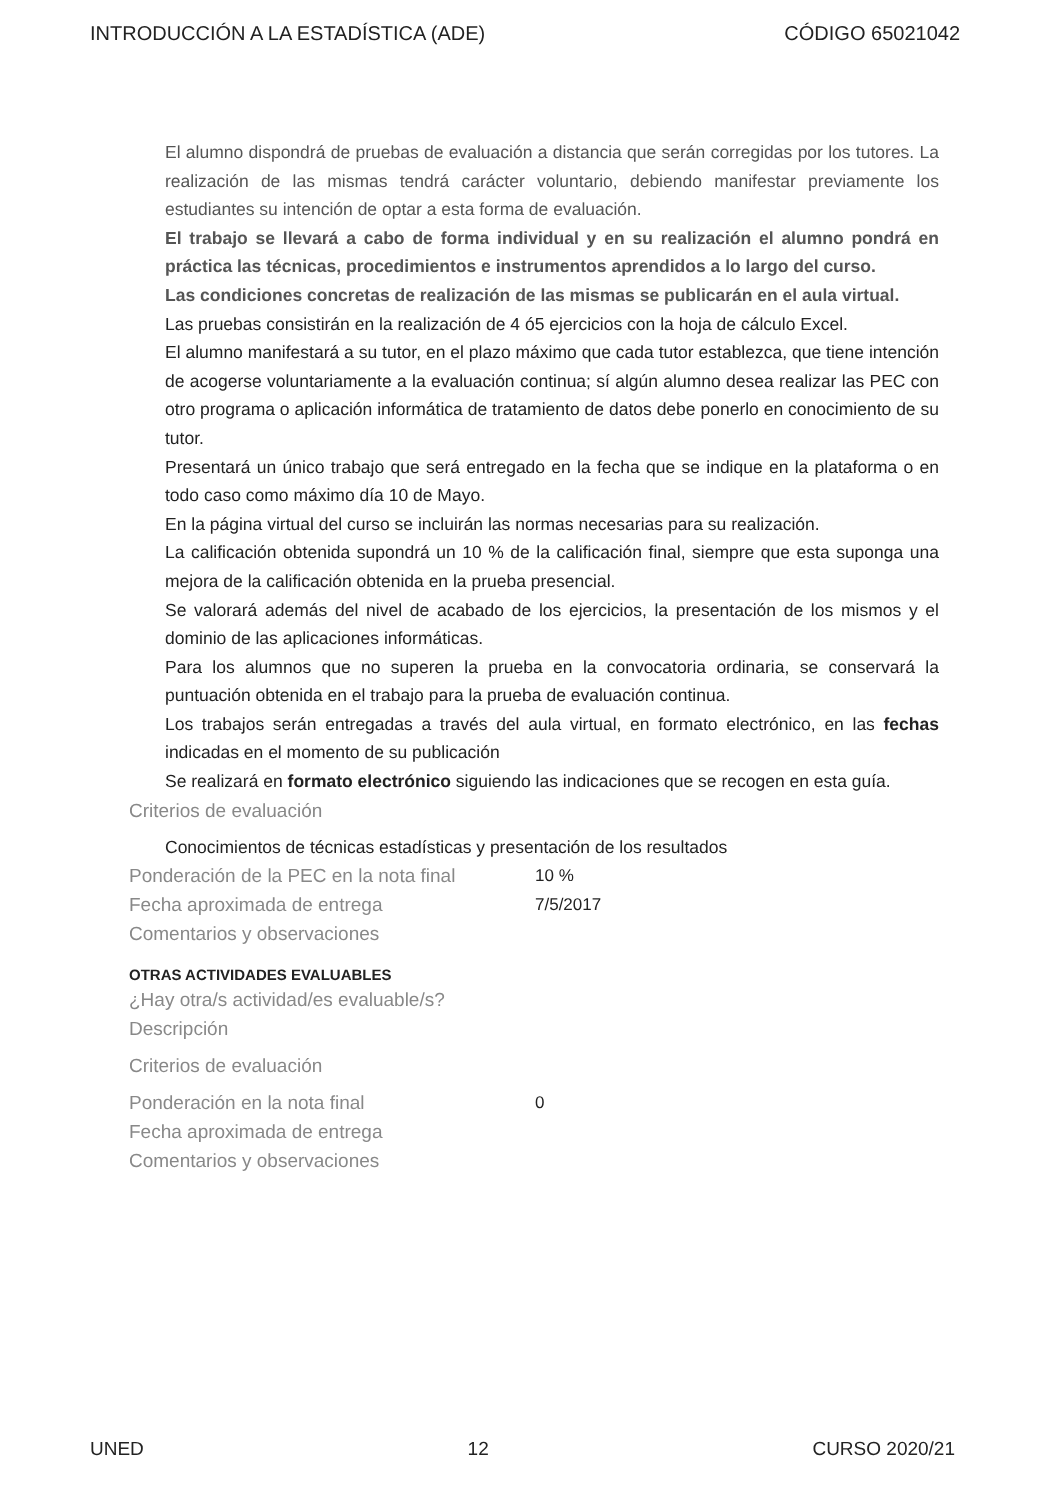INTRODUCCIÓN A LA ESTADÍSTICA (ADE) CÓDIGO 65021042
El alumno dispondrá de pruebas de evaluación a distancia que serán corregidas por los tutores. La realización de las mismas tendrá carácter voluntario, debiendo manifestar previamente los estudiantes su intención de optar a esta forma de evaluación.
El trabajo se llevará a cabo de forma individual y en su realización el alumno pondrá en práctica las técnicas, procedimientos e instrumentos aprendidos a lo largo del curso.
Las condiciones concretas de realización de las mismas se publicarán en el aula virtual.
Las pruebas consistirán en la realización de 4 ó5 ejercicios con la hoja de cálculo Excel.
El alumno manifestará a su tutor, en el plazo máximo que cada tutor establezca, que tiene intención de acogerse voluntariamente a la evaluación continua; sí algún alumno desea realizar las PEC con otro programa o aplicación informática de tratamiento de datos debe ponerlo en conocimiento de su tutor.
Presentará un único trabajo que será entregado en la fecha que se indique en la plataforma o en todo caso como máximo día 10 de Mayo.
En la página virtual del curso se incluirán las normas necesarias para su realización.
La calificación obtenida supondrá un 10 % de la calificación final, siempre que esta suponga una mejora de la calificación obtenida en la prueba presencial.
Se valorará además del nivel de acabado de los ejercicios, la presentación de los mismos y el dominio de las aplicaciones informáticas.
Para los alumnos que no superen la prueba en la convocatoria ordinaria, se conservará la puntuación obtenida en el trabajo para la prueba de evaluación continua.
Los trabajos serán entregadas a través del aula virtual, en formato electrónico, en las fechas indicadas en el momento de su publicación
Se realizará en formato electrónico siguiendo las indicaciones que se recogen en esta guía.
Criterios de evaluación
Conocimientos de técnicas estadísticas y presentación de los resultados
Ponderación de la PEC en la nota final
10 %
Fecha aproximada de entrega 7/5/2017
Comentarios y observaciones
OTRAS ACTIVIDADES EVALUABLES
¿Hay otra/s actividad/es evaluable/s?
Descripción
Criterios de evaluación
Ponderación en la nota final 0
Fecha aproximada de entrega
Comentarios y observaciones
UNED 12 CURSO 2020/21